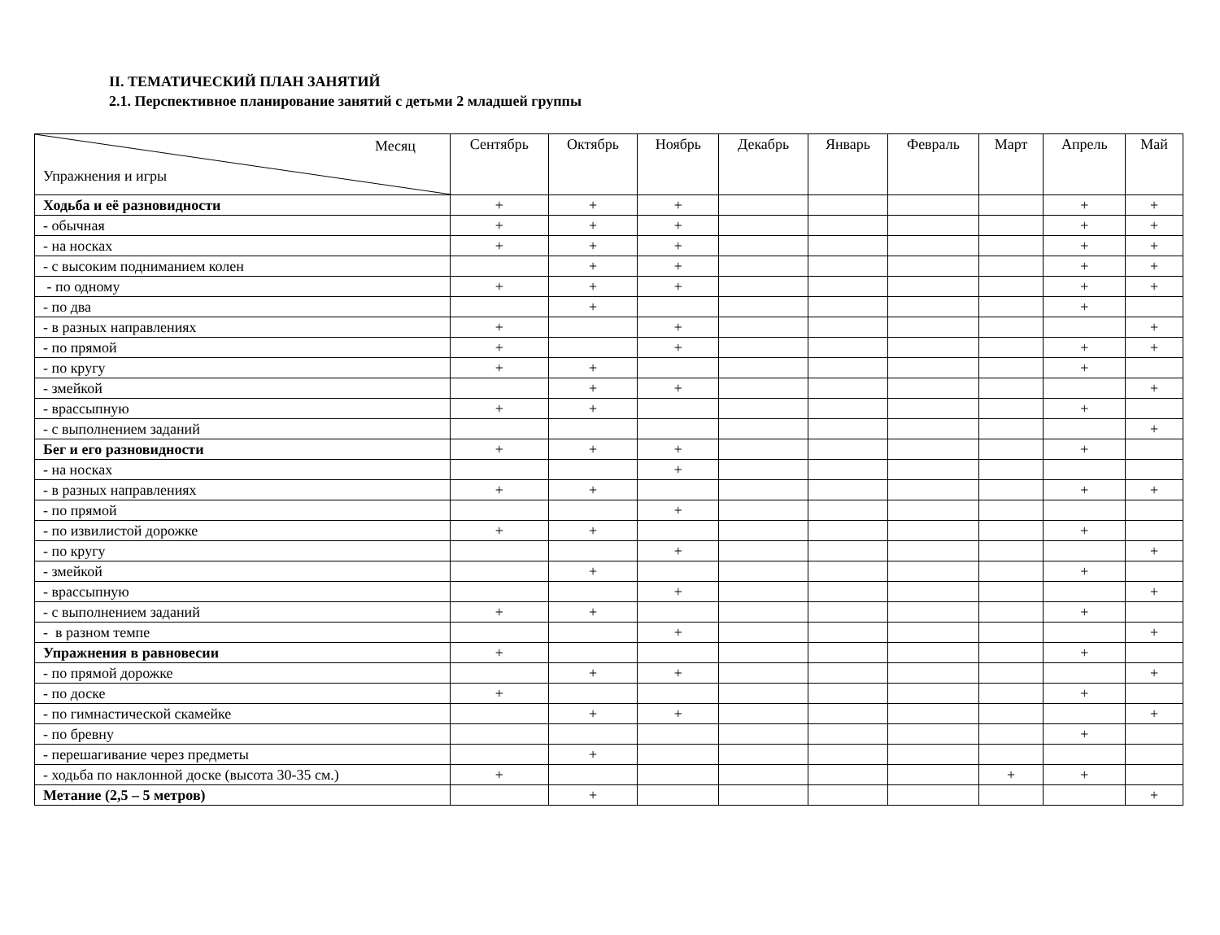II. ТЕМАТИЧЕСКИЙ ПЛАН ЗАНЯТИЙ
2.1. Перспективное планирование занятий с детьми 2 младшей группы
| Месяц Упражнения и игры | Сентябрь | Октябрь | Ноябрь | Декабрь | Январь | Февраль | Март | Апрель | Май |
| --- | --- | --- | --- | --- | --- | --- | --- | --- | --- |
| Ходьба и её разновидности | + | + | + | | | | | + | + |
| - обычная | + | + | + | | | | | + | + |
| - на носках | + | + | + | | | | | + | + |
| - с высоким подниманием колен | | + | + | | | | | + | + |
| - по одному | + | + | + | | | | | + | + |
| - по два | | + | | | | | | + | |
| - в разных направлениях | + | | + | | | | | | + |
| - по прямой | + | | + | | | | | + | + |
| - по кругу | + | + | | | | | | + | |
| - змейкой | | + | + | | | | | | + |
| - врассыпную | + | + | | | | | | + | |
| - с выполнением заданий | | | | | | | | | + |
| Бег и его разновидности | + | + | + | | | | | + | |
| - на носках | | | + | | | | | | |
| - в разных направлениях | + | + | | | | | | + | + |
| - по прямой | | | + | | | | | | |
| - по извилистой дорожке | + | + | | | | | | + | |
| - по кругу | | | + | | | | | | + |
| - змейкой | | + | | | | | | + | |
| - врассыпную | | | + | | | | | | + |
| - с выполнением заданий | + | + | | | | | | + | |
| - в разном темпе | | | + | | | | | | + |
| Упражнения в равновесии | + | | | | | | | + | |
| - по прямой дорожке | | + | + | | | | | | + |
| - по доске | + | | | | | | | + | |
| - по гимнастической скамейке | | + | + | | | | | | + |
| - по бревну | | | | | | | | + | |
| - перешагивание через предметы | | + | | | | | | | |
| - ходьба по наклонной доске (высота 30-35 см.) | + | | | | | | + | + | |
| Метание (2,5 – 5 метров) | | + | | | | | | | + |